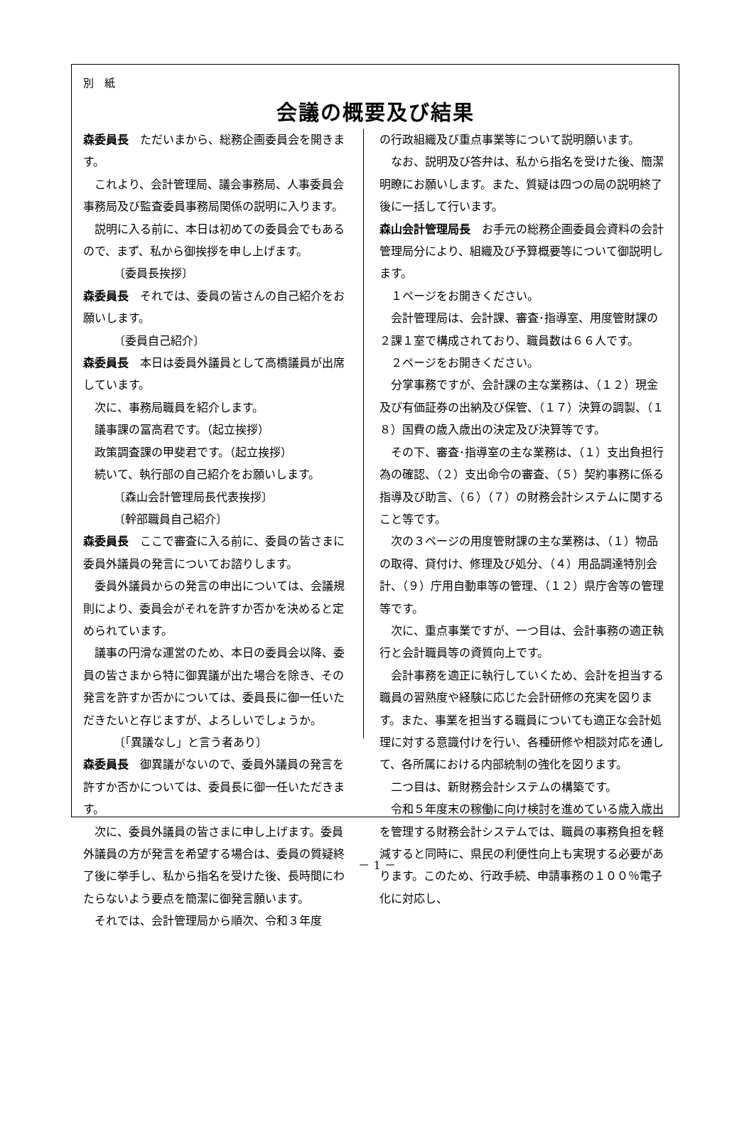別　紙
会議の概要及び結果
森委員長　ただいまから、総務企画委員会を開きます。
これより、会計管理局、議会事務局、人事委員会事務局及び監査委員事務局関係の説明に入ります。
説明に入る前に、本日は初めての委員会でもあるので、まず、私から御挨拶を申し上げます。
〔委員長挨拶〕
森委員長　それでは、委員の皆さんの自己紹介をお願いします。
〔委員自己紹介〕
森委員長　本日は委員外議員として高橋議員が出席しています。
次に、事務局職員を紹介します。
議事課の冨高君です。（起立挨拶）
政策調査課の甲斐君です。（起立挨拶）
続いて、執行部の自己紹介をお願いします。
〔森山会計管理局長代表挨拶〕
〔幹部職員自己紹介〕
森委員長　ここで審査に入る前に、委員の皆さまに委員外議員の発言についてお諮りします。
委員外議員からの発言の申出については、会議規則により、委員会がそれを許すか否かを決めると定められています。
議事の円滑な運営のため、本日の委員会以降、委員の皆さまから特に御異議が出た場合を除き、その発言を許すか否かについては、委員長に御一任いただきたいと存じますが、よろしいでしょうか。
〔「異議なし」と言う者あり〕
森委員長　御異議がないので、委員外議員の発言を許すか否かについては、委員長に御一任いただきます。
次に、委員外議員の皆さまに申し上げます。委員外議員の方が発言を希望する場合は、委員の質疑終了後に挙手し、私から指名を受けた後、長時間にわたらないよう要点を簡潔に御発言願います。
それでは、会計管理局から順次、令和３年度
の行政組織及び重点事業等について説明願います。
なお、説明及び答弁は、私から指名を受けた後、簡潔明瞭にお願いします。また、質疑は四つの局の説明終了後に一括して行います。
森山会計管理局長　お手元の総務企画委員会資料の会計管理局分により、組織及び予算概要等について御説明します。
１ページをお開きください。
会計管理局は、会計課、審査･指導室、用度管財課の２課１室で構成されており、職員数は６６人です。
２ページをお開きください。
分掌事務ですが、会計課の主な業務は、（１２）現金及び有価証券の出納及び保管、（１７）決算の調製、（１８）国費の歳入歳出の決定及び決算等です。
その下、審査･指導室の主な業務は、（１）支出負担行為の確認、（２）支出命令の審査、（５）契約事務に係る指導及び助言、（６）（７）の財務会計システムに関すること等です。
次の３ページの用度管財課の主な業務は、（１）物品の取得、貸付け、修理及び処分、（４）用品調達特別会計、（９）庁用自動車等の管理、（１２）県庁舎等の管理等です。
次に、重点事業ですが、一つ目は、会計事務の適正執行と会計職員等の資質向上です。
会計事務を適正に執行していくため、会計を担当する職員の習熟度や経験に応じた会計研修の充実を図ります。また、事業を担当する職員についても適正な会計処理に対する意識付けを行い、各種研修や相談対応を通して、各所属における内部統制の強化を図ります。
二つ目は、新財務会計システムの構築です。
令和５年度末の稼働に向け検討を進めている歳入歳出を管理する財務会計システムでは、職員の事務負担を軽減すると同時に、県民の利便性向上も実現する必要があります。このため、行政手続、申請事務の１００％電子化に対応し、
－ 1 －